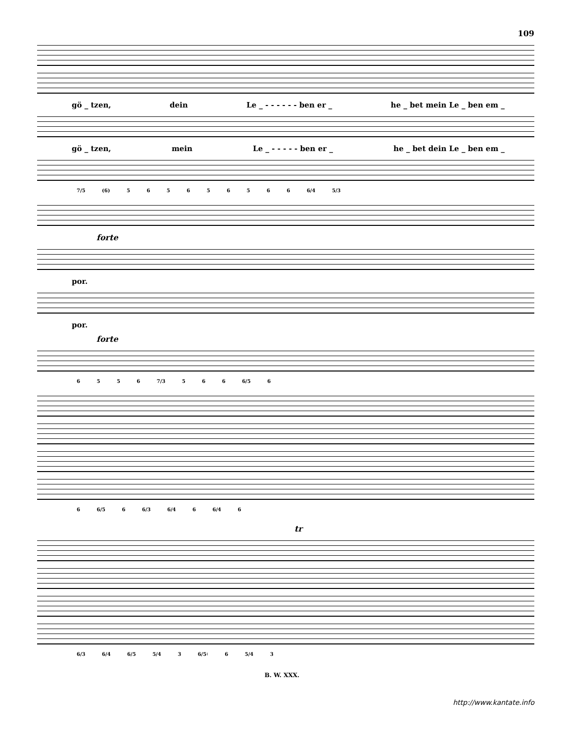109
gö _ tzen, dein Le _ - - - - - - ben er _ he _ bet mein Le _ ben em _
gö _ tzen, mein Le _ - - - - - ben er _ he _ bet dein Le _ ben em _
7/5 (6) 5 6 5 6 5 6 5 6 6 6/4 5/3
forte
por.
por.
forte
6 5 5 6 7/3 5 6 6 6/5 6
6 6/5 6 6/3 6/4 6 6/4 6
tr
6/3 6/4 6/5 5/4 3 6/5♮ 6 5/4 3
B. W. XXX.
http://www.kantate.info